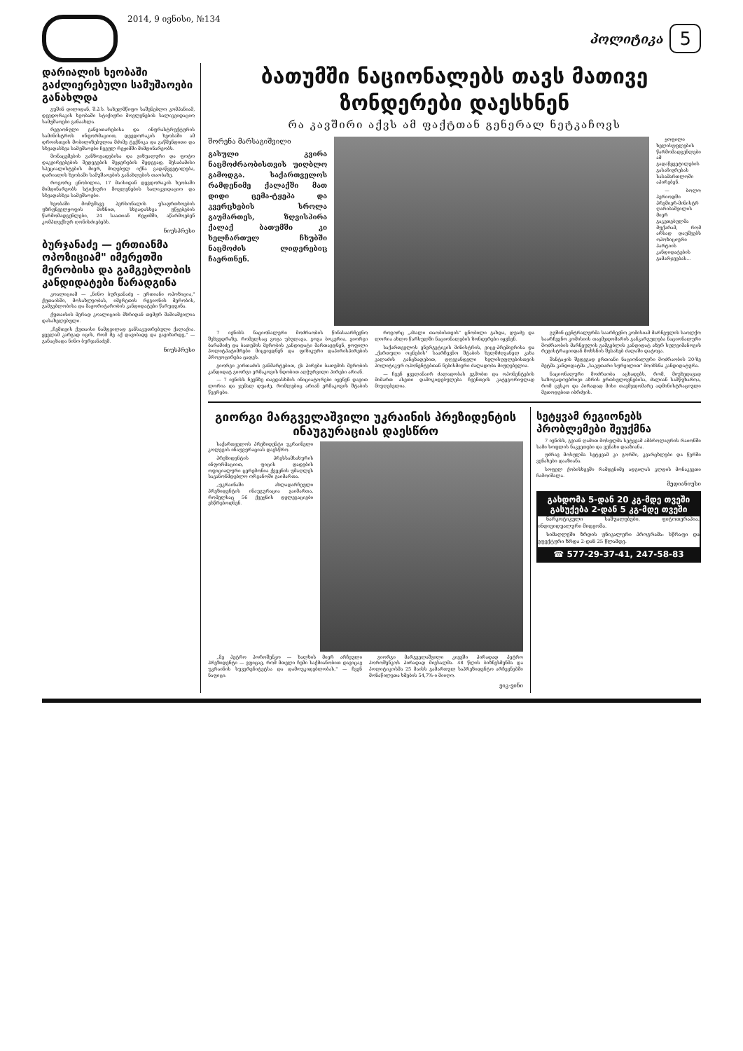2014, 9 ივნისი, №134
პოლიტიკა
5
დარიალის ხეობაში გაძლიერებული სამუშაოები განახლდა
გუშინ დილიდან, შ.პ.ს. სახელმწიფო საშენებლო კომპანიამ, დევდორაკის ხეობაში სტიქიური მოვლენების სალიკვიდაციო სამუშაოები განაახლა.
რეგიონული განვითარებისა და ინფრასტრუქტურის სამინისტროს ინფორმაციით, დევდორაკის ხეობაში ამ დროისთვის მობილიზებულია მძიმე ტექნიკა და გაწმენდითი და სხვადასხვა სამუშაოები ჩვეულ რეჟიმში მიმდინარეობს.
მონაცემების განზოგადებისა და ვიზუალური და ფოტო დაკვირვებების შედეგების შეჯერების შედეგად, შესაბამისი სპეციალისტების მიერ, მიღებულ იქნა გადაწყვეტილება, დარიალის ხეობაში სამუშაოების განახლების თაობაზე.
როგორც ცნობილია, 17 მაისიდან დევდორაკის ხეობაში მიმდინარეობს სტიქიური მოვლენების სალიკვიდაციო და სხვადასხვა სამუშაოები.
ხეობაში მომუშავე პერსონალის უსაფრთხოების უზრუნველყოფის მიზნით, სხვადასხვა უწყებების წარმომადგენლები, 24 საათიან რეჟიმში, აწარმოებენ კომპლექსურ ღონისძიებებს.
ნიუსპრესი
ბურჯანაძე — ერთიანმა ოპოზიციამ" იმერეთში მერობისა და გამგებლობის კანდიდატები წარადგინა
კოალიციამ — „ნინო ბურჯანაძე – ერთიანი ოპოზიცია," ქუთაისში, მოსახლეობას, იმერეთის რეგიონის მერობის, გამგებლობისა და მაჟორიტარობის კანდიდატები წარუდგინა.
ქუთაისის მერად კოალიციის მხრიდან თემურ შაშიაშვილია დასახელებული.
„ჩემთვის ქუთაისი ნამდვილად განსაკუთრებული ქალაქია. ყველამ კარგად იცის, რომ მე აქ დავიბადე და გავიზარდე," — განაცხადა ნინო ბურჯანაძემ.
ნიუსპრესი
ბათუმში ნაციონალებს თავს მათივე ზონდერები დაესხნენ
რა კავშირი აქვს ამ ფაქტთან გენერალ ნეტკაჩოვს
შორენა მარსაგიშვილი
გასული კვირა ნაცმოძრაობისთვის უიღბლო გამოდგა. საქართველოს რამდენიმე ქალაქში მათ დიდი ცემა-ტყეპა და კვერცხების სროლა გაუმართეს, ზღვისპირა ქალაქ ბათუმში კი ხელჩართულ ჩხუბში ნაცმოძის ლიდერებიც ჩაერთნენ.
ყოფილი ხელისუფლების წარმომადგენლები ამ გადაწყვეტილების გასაჩივრებას სასამართლოში აპირებენ.
— ბოლო პერიოდში პრემიერ-მინისტრ ღარიბაშვილის მიერ გაკეთებულმა მუქარამ, რომ არსად დაუშვებს ოპოზიციური პარტიის კანდიდატების გამარჯვებას...
7 ივნისს ნაციონალური მოძრაობის წინასაარჩევნო შეხვედრაზე, რომელსაც გოგა უბულავა, გოგა ბოკერია, გიორგი ბარამიძე და ბათუმის მერობის კანდიდატი მართავდნენ, ყოფილი პოლიტპატიმრები მიცვივდნენ და ფიზიკური დაპირისპირების პროვოცირება ცადეს.
გიორგი კირთაძის განმარტებით, ეს პირები ბათუმის მერობის კანდიდატ გიორგი ერმაკოვის ნდობით აღჭურვილი პირები არიან.
— 7 ივნისს ჩვენზე თავდასხმის ინიციატორები იყვნენ დავით ლორია და ჯემალ დუაძე, რომლებიც არიან ერმაკოვის შტაბის წევრები.
როგორც „ახალი თაობისთვის" ცნობილი გახდა, დუაძე და ლორია ახლო წარსულში ნაციონალების ზონდერები იყვნენ.
საქართველოს ენერგეტიკის მინისტრის, ვიცე-პრემიერისა და „ქართული ოცნების" საარჩევნო შტაბის ხელმძღვანელ კახა კალაძის განცხადებით, დღევანდელი ხელისუფლებისთვის პოლიტიკურ ოპონენტებთან ნებისმიერი ძალადობა მიუღებელია.
— ჩვენ ყველანაირ ძალადობას ვგმობთ და ოპონენტების მიმართ ასეთი დამოკიდებულება ჩვენთვის კატეგორიულად მიუღებელია.
გუშინ ცენტრალურმა საარჩევნო კომისიამ მარნეულის საოლქო საარჩევნო კომისიის თავმჯდომარის განკარგულება ნაციონალური მოძრაობის მარნეულის გამგებლის კანდიდატ აზერ სულეიმანოვის რეგისტრაციიდან მოხსნის შესახებ ძალაში დატოვა.
შანტაჟის შედეგად ერთიანი ნაციონალური მოძრაობის 20-ზე მეტმა კანდიდატმა „საკუთარი სურვილით" მოიხსნა კანდიდატურა.
ნაციონალური მოძრაობა აცხადებს, რომ, მიუხედავად საზოგადოებრივი აზრის ერთსულოვნებისა, ძალიან სამწუხაროა, რომ ცესკო და პირადად მისი თავმჯდომარე ადმინისტრაციული მეთოდებით იბრძვის.
გიორგი მარგველაშვილი უკრაინის პრეზიდენტის ინაუგურაციას დაესწრო
საქართველოს პრეზიდენტი უკრაინელი კოლეგის ინაუგურაციას დაესწრო.
პრეზიდენტის პრესსამსახურის ინფორმაციით, ფიცის დადების ოფიციალური ცერემონია ქვეყნის უმაღლეს საკანონმდებლო ორგანოში გაიმართა.
„უკრაინაში ახლადარჩეული პრეზიდენტის ინაუგურაცია გაიმართა, რომელსაც 56 ქვეყნის დელეგაციები ესწრებოდნენ.
„მე პეტრო პოროშენკო — ხალხის მიერ არჩეული პრეზიდენტი — ვფიცავ, რომ მთელი ჩემი საქმიანობით დავიცავ უკრაინის სუვერენიტეტსა და დამოუკიდებლობას," — ჩვენ ნაფიცი.
გიორგი მარგველაშვილი კიევში პირადად პეტრო პოროშენკოს პირადად მიესალმა. 48 წლის ბიზნესმენმა და პოლიტიკოსმა 25 მაისს გამართულ საპრეზიდენტო არჩევნებში მონაწილეთა ხმების 54,7%-ი მიიღო.
ვიკ-ვინი
სეტყვამ რეგიონებს პრობლემები შეუქმნა
7 ივნისს, გვიან ღამით მოსულმა სეტყვამ ამბროლაურის რაიონში სამი სოფლის ნაკვეთები და ვენახი დააზიანა.
უძრავ მოსულმა სეტყვამ კი გორში, კვარცხლები და წვრში ვენახები დააზიანა.
სოფელ ქობისხევში რამდენიმე ადგილას კლდის მონაკვეთი ჩამოიშალა.
მედიანიუსი
გახდომა 5-დან 20 კგ-მდე თვეში
გასუქება 2-დან 5 კგ-მდე თვეში
ნარკოტიკული საშუალებები, ფიტოთერაპია. ინდივიდუალური მიდგომა.
სიმაღლეში ზრდის უნიკალური პროგრამა: სწრაფი და ეფექტური ზრდა 2-დან 25 წლამდე.
☎ 577-29-37-41, 247-58-83